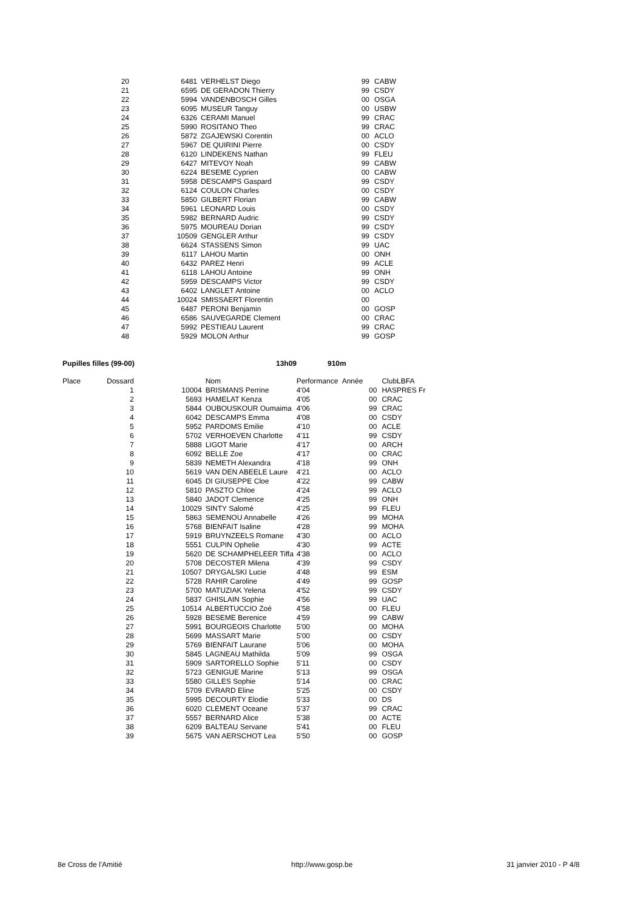| | 20 | 6481 | VERHELST Diego | | | 99 | CABW |
| | 21 | 6595 | DE GERADON Thierry | | | 99 | CSDY |
| | 22 | 5994 | VANDENBOSCH Gilles | | | 00 | OSGA |
| | 23 | 6095 | MUSEUR Tanguy | | | 00 | USBW |
| | 24 | 6326 | CERAMI Manuel | | | 99 | CRAC |
| | 25 | 5990 | ROSITANO Theo | | | 99 | CRAC |
| | 26 | 5872 | ZGAJEWSKI Corentin | | | 00 | ACLO |
| | 27 | 5967 | DE QUIRINI Pierre | | | 00 | CSDY |
| | 28 | 6120 | LINDEKENS Nathan | | | 99 | FLEU |
| | 29 | 6427 | MITEVOY Noah | | | 99 | CABW |
| | 30 | 6224 | BESEME Cyprien | | | 00 | CABW |
| | 31 | 5958 | DESCAMPS Gaspard | | | 99 | CSDY |
| | 32 | 6124 | COULON Charles | | | 00 | CSDY |
| | 33 | 5850 | GILBERT Florian | | | 99 | CABW |
| | 34 | 5961 | LEONARD Louis | | | 00 | CSDY |
| | 35 | 5982 | BERNARD Audric | | | 99 | CSDY |
| | 36 | 5975 | MOUREAU Dorian | | | 99 | CSDY |
| | 37 | 10509 | GENGLER Arthur | | | 99 | CSDY |
| | 38 | 6624 | STASSENS Simon | | | 99 | UAC |
| | 39 | 6117 | LAHOU Martin | | | 00 | ONH |
| | 40 | 6432 | PAREZ Henri | | | 99 | ACLE |
| | 41 | 6118 | LAHOU Antoine | | | 99 | ONH |
| | 42 | 5959 | DESCAMPS Victor | | | 99 | CSDY |
| | 43 | 6402 | LANGLET Antoine | | | 00 | ACLO |
| | 44 | 10024 | SMISSAERT Florentin | | | 00 | |
| | 45 | 6487 | PERONI Benjamin | | | 00 | GOSP |
| | 46 | 6586 | SAUVEGARDE Clement | | | 00 | CRAC |
| | 47 | 5992 | PESTIEAU Laurent | | | 99 | CRAC |
| | 48 | 5929 | MOLON Arthur | | | 99 | GOSP |
Pupilles filles (99-00) 13h09 910m
| Place | Dossard | | Nom | Performance | Année | | ClubLBFA |
| --- | --- | --- | --- | --- | --- | --- | --- |
| | 1 | 10004 | BRISMANS Perrine | 4'04 | | 00 | HASPRES Fr |
| | 2 | 5693 | HAMELAT Kenza | 4'05 | | 00 | CRAC |
| | 3 | 5844 | OUBOUSKOUR Oumaima | 4'06 | | 99 | CRAC |
| | 4 | 6042 | DESCAMPS Emma | 4'08 | | 00 | CSDY |
| | 5 | 5952 | PARDOMS Emilie | 4'10 | | 00 | ACLE |
| | 6 | 5702 | VERHOEVEN Charlotte | 4'11 | | 99 | CSDY |
| | 7 | 5888 | LIGOT Marie | 4'17 | | 00 | ARCH |
| | 8 | 6092 | BELLE Zoe | 4'17 | | 00 | CRAC |
| | 9 | 5839 | NEMETH Alexandra | 4'18 | | 99 | ONH |
| | 10 | 5619 | VAN DEN ABEELE Laure | 4'21 | | 00 | ACLO |
| | 11 | 6045 | DI GIUSEPPE Cloe | 4'22 | | 99 | CABW |
| | 12 | 5810 | PASZTO Chloe | 4'24 | | 99 | ACLO |
| | 13 | 5840 | JADOT Clemence | 4'25 | | 99 | ONH |
| | 14 | 10029 | SINTY Salomé | 4'25 | | 99 | FLEU |
| | 15 | 5863 | SEMENOU Annabelle | 4'26 | | 99 | MOHA |
| | 16 | 5768 | BIENFAIT Isaline | 4'28 | | 99 | MOHA |
| | 17 | 5919 | BRUYNZEELS Romane | 4'30 | | 00 | ACLO |
| | 18 | 5551 | CULPIN Ophelie | 4'30 | | 99 | ACTE |
| | 19 | 5620 | DE SCHAMPHELEER Tiffa | 4'38 | | 00 | ACLO |
| | 20 | 5708 | DECOSTER Milena | 4'39 | | 99 | CSDY |
| | 21 | 10507 | DRYGALSKI Lucie | 4'48 | | 99 | ESM |
| | 22 | 5728 | RAHIR Caroline | 4'49 | | 99 | GOSP |
| | 23 | 5700 | MATUZIAK Yelena | 4'52 | | 99 | CSDY |
| | 24 | 5837 | GHISLAIN Sophie | 4'56 | | 99 | UAC |
| | 25 | 10514 | ALBERTUCCIO Zoé | 4'58 | | 00 | FLEU |
| | 26 | 5928 | BESEME Berenice | 4'59 | | 99 | CABW |
| | 27 | 5991 | BOURGEOIS Charlotte | 5'00 | | 00 | MOHA |
| | 28 | 5699 | MASSART Marie | 5'00 | | 00 | CSDY |
| | 29 | 5769 | BIENFAIT Laurane | 5'06 | | 00 | MOHA |
| | 30 | 5845 | LAGNEAU Mathilda | 5'09 | | 99 | OSGA |
| | 31 | 5909 | SARTORELLO Sophie | 5'11 | | 00 | CSDY |
| | 32 | 5723 | GENIGUE Marine | 5'13 | | 99 | OSGA |
| | 33 | 5580 | GILLES Sophie | 5'14 | | 00 | CRAC |
| | 34 | 5709 | EVRARD Eline | 5'25 | | 00 | CSDY |
| | 35 | 5995 | DECOURTY Elodie | 5'33 | | 00 | DS |
| | 36 | 6020 | CLEMENT Oceane | 5'37 | | 99 | CRAC |
| | 37 | 5557 | BERNARD Alice | 5'38 | | 00 | ACTE |
| | 38 | 6209 | BALTEAU Servane | 5'41 | | 00 | FLEU |
| | 39 | 5675 | VAN AERSCHOT Lea | 5'50 | | 00 | GOSP |
8e Cross de l'Amitié http://www.gosp.be 31 janvier 2010 - P 4/8